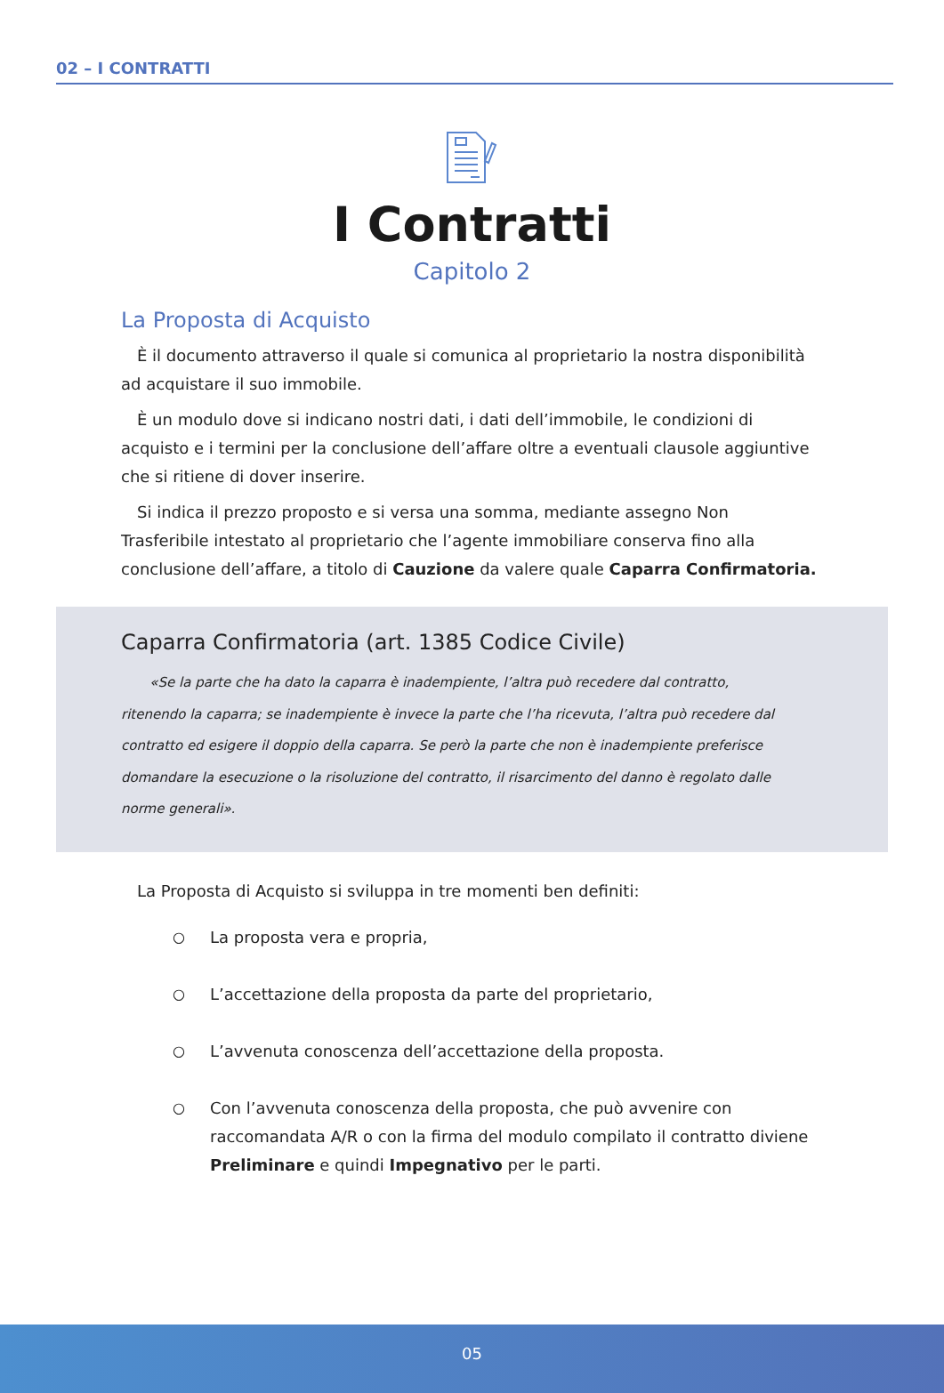02 – I CONTRATTI
I Contratti
Capitolo 2
La Proposta di Acquisto
È il documento attraverso il quale si comunica al proprietario la nostra disponibilità ad acquistare il suo immobile.
È un modulo dove si indicano nostri dati, i dati dell’immobile, le condizioni di acquisto e i termini per la conclusione dell’affare oltre a eventuali clausole aggiuntive che si ritiene di dover inserire.
Si indica il prezzo proposto e si versa una somma, mediante assegno Non Trasferibile intestato al proprietario che l’agente immobiliare conserva fino alla conclusione dell’affare, a titolo di Cauzione da valere quale Caparra Confirmatoria.
Caparra Confirmatoria (art. 1385 Codice Civile)
«Se la parte che ha dato la caparra è inadempiente, l’altra può recedere dal contratto, ritenendo la caparra; se inadempiente è invece la parte che l’ha ricevuta, l’altra può recedere dal contratto ed esigere il doppio della caparra. Se però la parte che non è inadempiente preferisce domandare la esecuzione o la risoluzione del contratto, il risarcimento del danno è regolato dalle norme generali».
La Proposta di Acquisto si sviluppa in tre momenti ben definiti:
○ La proposta vera e propria,
○ L’accettazione della proposta da parte del proprietario,
○ L’avvenuta conoscenza dell’accettazione della proposta.
○ Con l’avvenuta conoscenza della proposta, che può avvenire con raccomandata A/R o con la firma del modulo compilato il contratto diviene Preliminare e quindi Impegnativo per le parti.
05